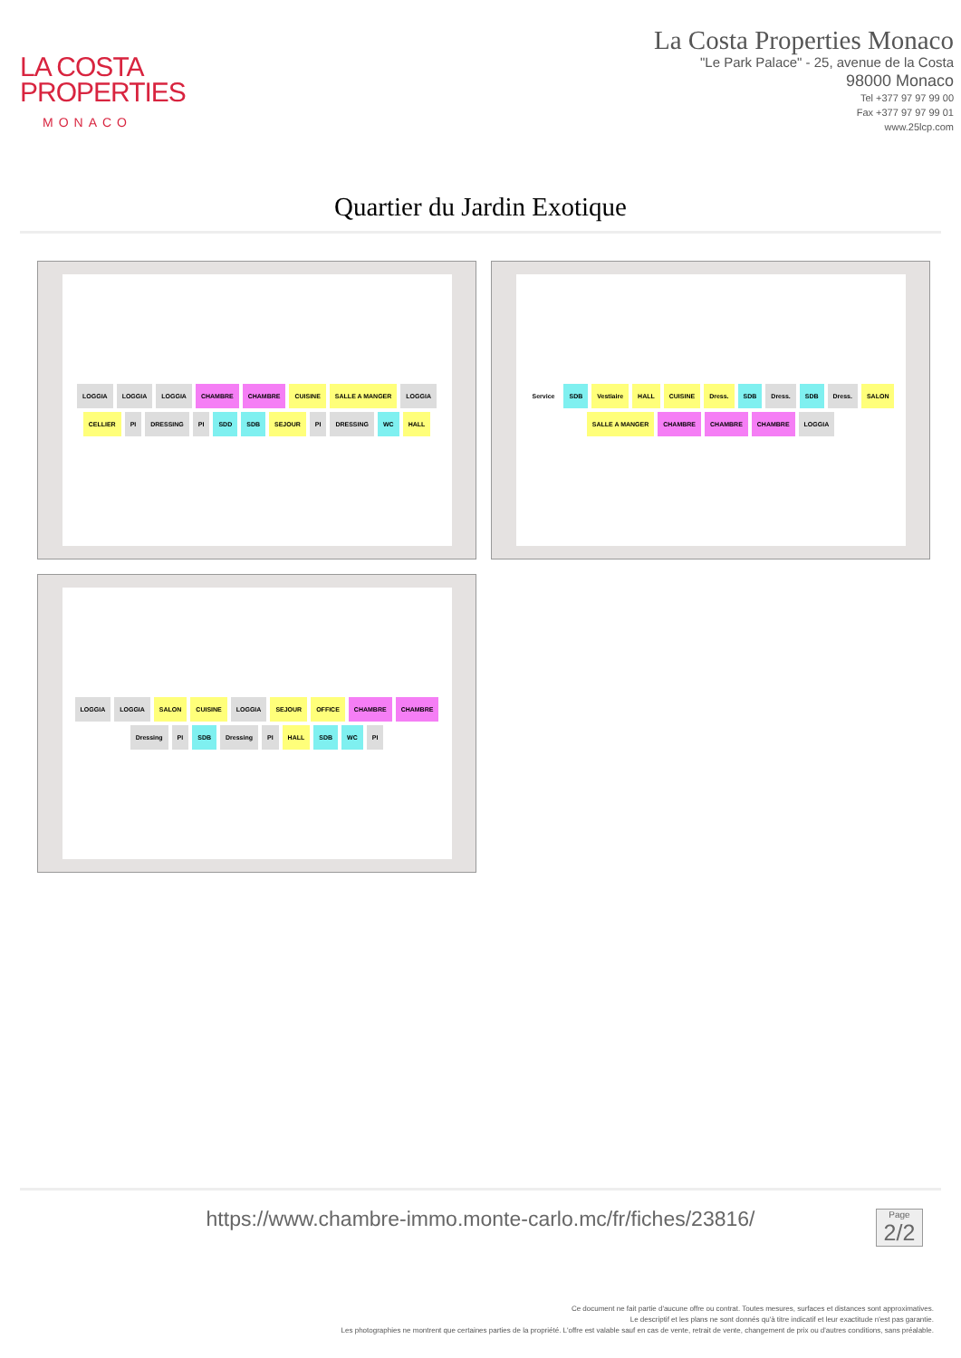LA COSTA
PROPERTIES
MONACO
La Costa Properties Monaco
"Le Park Palace" - 25, avenue de la Costa
98000 Monaco
Tel +377 97 97 99 00
Fax +377 97 97 99 01
www.25lcp.com
Quartier du Jardin Exotique
LOGGIA LOGGIA LOGGIA CHAMBRE CHAMBRE CUISINE SALLE A MANGER LOGGIA CELLIER PI DRESSING PI SDD SDB SEJOUR PI DRESSING WC HALL
Service SDB Vestiaire HALL CUISINE Dress. SDB Dress. SDB Dress. SALON SALLE A MANGER CHAMBRE CHAMBRE CHAMBRE LOGGIA
LOGGIA LOGGIA SALON CUISINE LOGGIA SEJOUR OFFICE CHAMBRE CHAMBRE Dressing PI SDB Dressing PI HALL SDB WC PI
https://www.chambre-immo.monte-carlo.mc/fr/fiches/23816/
Page
2/2
Ce document ne fait partie d'aucune offre ou contrat. Toutes mesures, surfaces et distances sont approximatives.
Le descriptif et les plans ne sont donnés qu'à titre indicatif et leur exactitude n'est pas garantie.
Les photographies ne montrent que certaines parties de la propriété. L'offre est valable sauf en cas de vente, retrait de vente, changement de prix ou d'autres conditions, sans préalable.